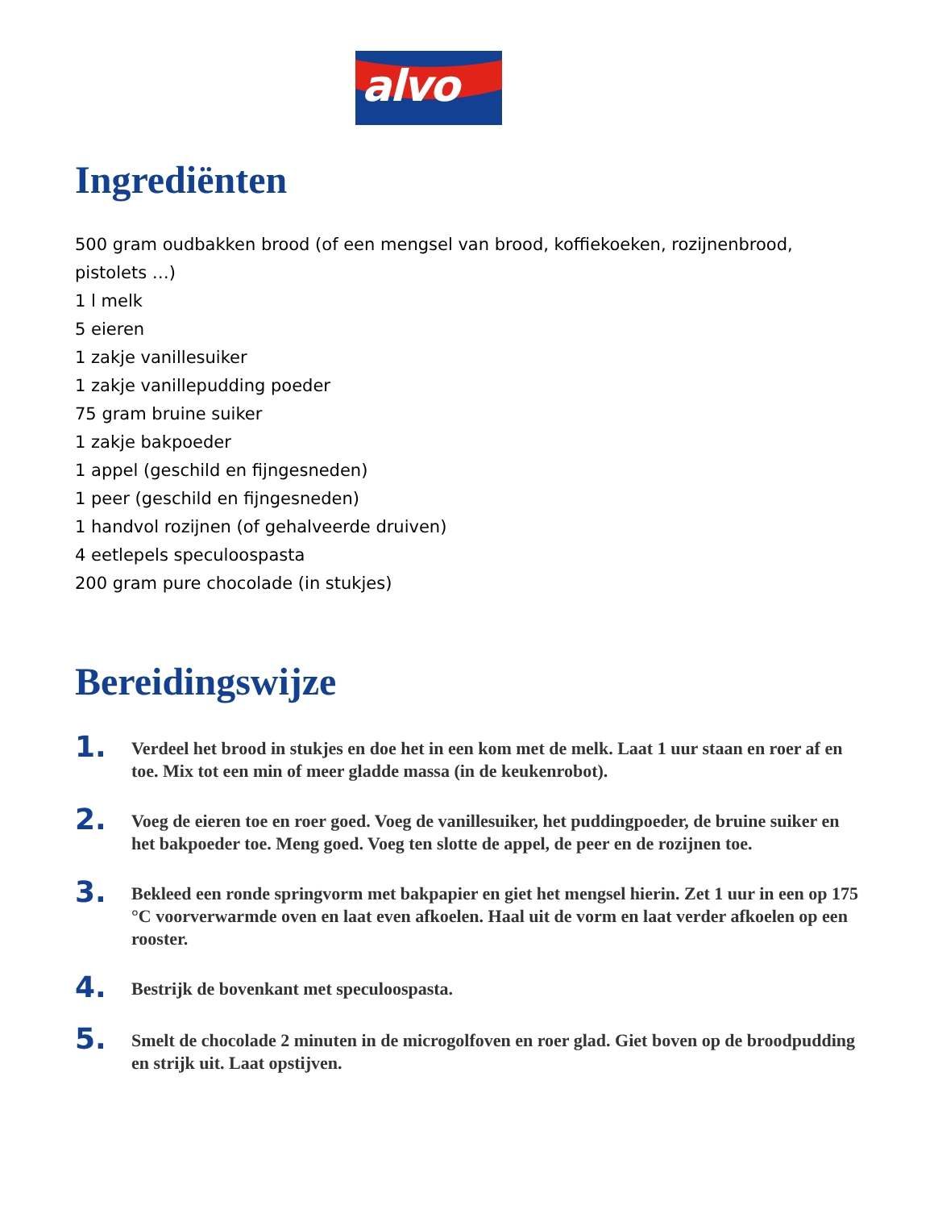alvo
Ingrediënten
500 gram oudbakken brood (of een mengsel van brood, koffiekoeken, rozijnenbrood, pistolets …)
1 l melk
5 eieren
1 zakje vanillesuiker
1 zakje vanillepudding poeder
75 gram bruine suiker
1 zakje bakpoeder
1 appel (geschild en fijngesneden)
1 peer (geschild en fijngesneden)
1 handvol rozijnen (of gehalveerde druiven)
4 eetlepels speculoospasta
200 gram pure chocolade (in stukjes)
Bereidingswijze
1.
Verdeel het brood in stukjes en doe het in een kom met de melk. Laat 1 uur staan en roer af en toe. Mix tot een min of meer gladde massa (in de keukenrobot).
2.
Voeg de eieren toe en roer goed. Voeg de vanillesuiker, het puddingpoeder, de bruine suiker en het bakpoeder toe. Meng goed. Voeg ten slotte de appel, de peer en de rozijnen toe.
3.
Bekleed een ronde springvorm met bakpapier en giet het mengsel hierin. Zet 1 uur in een op 175 °C voorverwarmde oven en laat even afkoelen. Haal uit de vorm en laat verder afkoelen op een rooster.
4.
Bestrijk de bovenkant met speculoospasta.
5.
Smelt de chocolade 2 minuten in de microgolfoven en roer glad. Giet boven op de broodpudding en strijk uit. Laat opstijven.